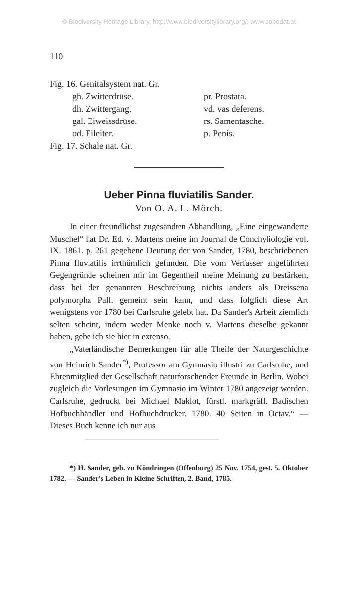© Biodiversity Heritage Library, http://www.biodiversitylibrary.org/; www.zobodat.at
110
| Fig. 16. Genitalsystem nat. Gr. | | |
| | gh. Zwitterdrüse. | pr. Prostata. |
| | dh. Zwittergang. | vd. vas deferens. |
| | gal. Eiweissdrüse. | rs. Samentasche. |
| | od. Eileiter. | p. Penis. |
| Fig. 17. Schale nat. Gr. | | |
Ueber Pinna fluviatilis Sander.
Von O. A. L. Mörch.
In einer freundlichst zugesandten Abhandlung, „Eine eingewanderte Muschel“ hat Dr. Ed. v. Martens meine im Journal de Conchyliologie vol. IX. 1861. p. 261 gegebene Deutung der von Sander, 1780, beschriebenen Pinna fluviatilis irrthümlich gefunden. Die vom Verfasser angeführten Gegengründe scheinen mir im Gegentheil meine Meinung zu bestärken, dass bei der genannten Beschreibung nichts anders als Dreissena polymorpha Pall. gemeint sein kann, und dass folglich diese Art wenigstens vor 1780 bei Carlsruhe gelebt hat. Da Sander's Arbeit ziemlich selten scheint, indem weder Menke noch v. Martens dieselbe gekannt haben, gebe ich sie hier in extenso.
„Vaterländische Bemerkungen für alle Theile der Naturgeschichte von Heinrich Sander<sup>*)</sup>, Professor am Gymnasio illustri zu Carlsruhe, und Ehrenmitglied der Gesellschaft naturforschender Freunde in Berlin. Wobei zugleich die Vorlesungen im Gymnasio im Winter 1780 angezeigt werden. Carlsruhe, gedruckt bei Michael Maklot, fürstl. markgräfl. Badischen Hofbuchhändler und Hofbuchdrucker. 1780. 40 Seiten in Octav.“ — Dieses Buch kenne ich nur aus
*) H. Sander, geb. zu Köndringen (Offenburg) 25 Nov. 1754, gest. 5. Oktober 1782. — Sander's Leben in Kleine Schriften, 2. Band, 1785.